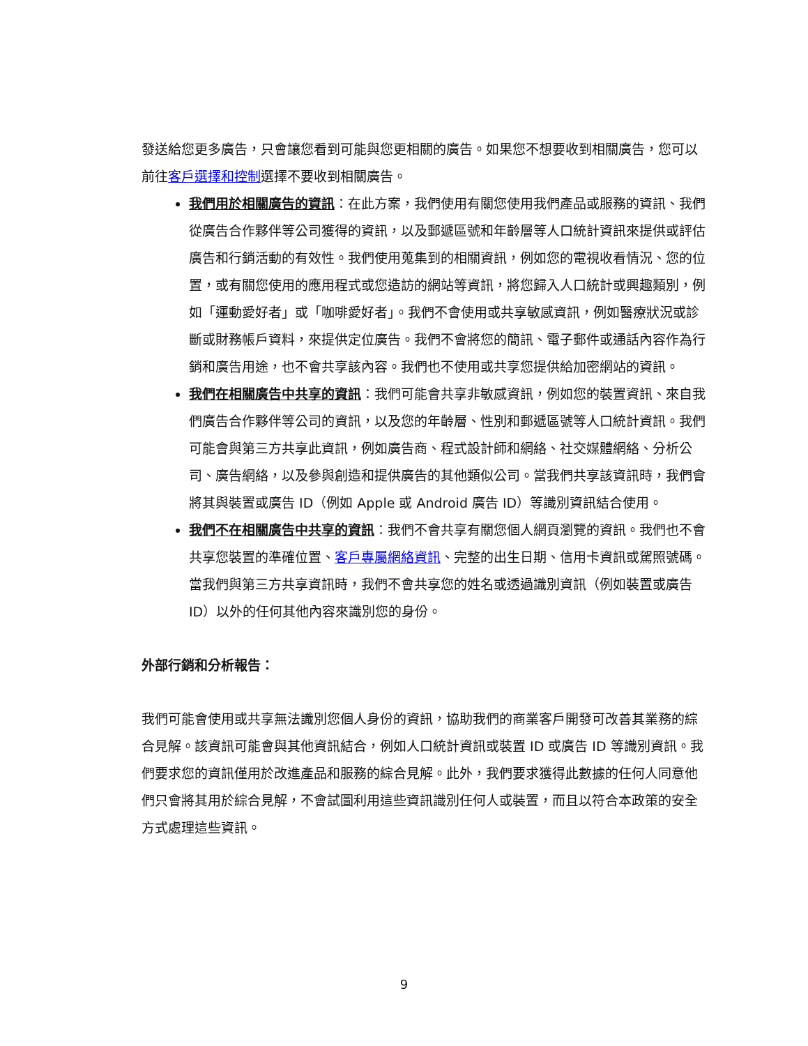發送給您更多廣告，只會讓您看到可能與您更相關的廣告。如果您不想要收到相關廣告，您可以前往客戶選擇和控制選擇不要收到相關廣告。
我們用於相關廣告的資訊：在此方案，我們使用有關您使用我們產品或服務的資訊、我們從廣告合作夥伴等公司獲得的資訊，以及郵遞區號和年齡層等人口統計資訊來提供或評估廣告和行銷活動的有效性。我們使用蒐集到的相關資訊，例如您的電視收看情況、您的位置，或有關您使用的應用程式或您造訪的網站等資訊，將您歸入人口統計或興趣類別，例如「運動愛好者」或「咖啡愛好者」。我們不會使用或共享敏感資訊，例如醫療狀況或診斷或財務帳戶資料，來提供定位廣告。我們不會將您的簡訊、電子郵件或通話內容作為行銷和廣告用途，也不會共享該內容。我們也不使用或共享您提供給加密網站的資訊。
我們在相關廣告中共享的資訊：我們可能會共享非敏感資訊，例如您的裝置資訊、來自我們廣告合作夥伴等公司的資訊，以及您的年齡層、性別和郵遞區號等人口統計資訊。我們可能會與第三方共享此資訊，例如廣告商、程式設計師和網絡、社交媒體網絡、分析公司、廣告網絡，以及參與創造和提供廣告的其他類似公司。當我們共享該資訊時，我們會將其與裝置或廣告 ID（例如 Apple 或 Android 廣告 ID）等識別資訊結合使用。
我們不在相關廣告中共享的資訊：我們不會共享有關您個人網頁瀏覽的資訊。我們也不會共享您裝置的準確位置、客戶專屬網絡資訊、完整的出生日期、信用卡資訊或駕照號碼。當我們與第三方共享資訊時，我們不會共享您的姓名或透過識別資訊（例如裝置或廣告 ID）以外的任何其他內容來識別您的身份。
外部行銷和分析報告：
我們可能會使用或共享無法識別您個人身份的資訊，協助我們的商業客戶開發可改善其業務的綜合見解。該資訊可能會與其他資訊結合，例如人口統計資訊或裝置 ID 或廣告 ID 等識別資訊。我們要求您的資訊僅用於改進產品和服務的綜合見解。此外，我們要求獲得此數據的任何人同意他們只會將其用於綜合見解，不會試圖利用這些資訊識別任何人或裝置，而且以符合本政策的安全方式處理這些資訊。
9